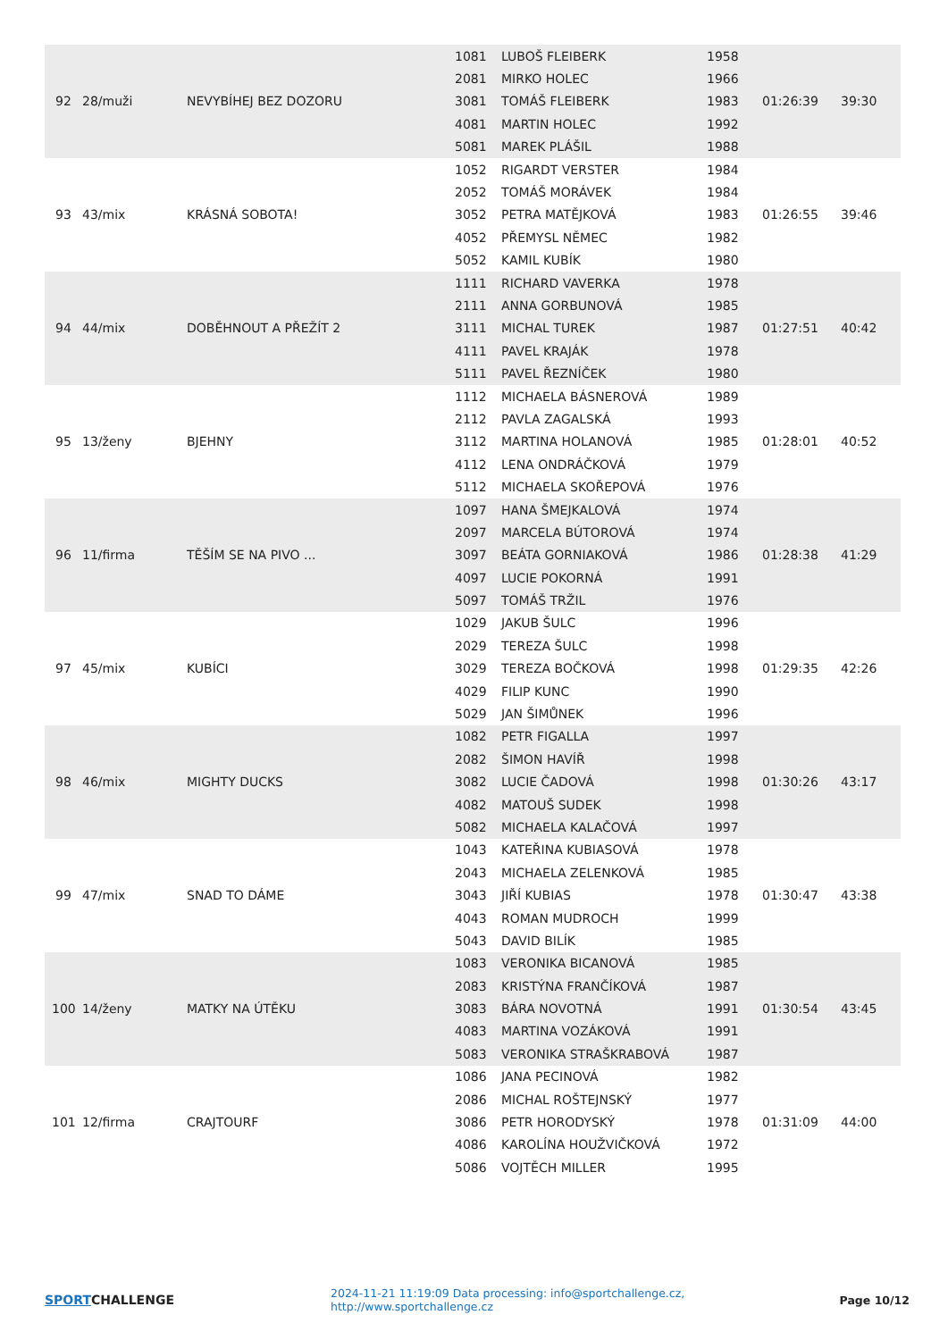| 92 | 28/muži | NEVYBÍHEJ BEZ DOZORU | 1081 | LUBOŠ FLEIBERK | 1958 | 01:26:39 | 39:30 |
| | | | 2081 | MIRKO HOLEC | 1966 | | |
| | | | 3081 | TOMÁŠ FLEIBERK | 1983 | | |
| | | | 4081 | MARTIN HOLEC | 1992 | | |
| | | | 5081 | MAREK PLÁŠIL | 1988 | | |
| 93 | 43/mix | KRÁSNÁ SOBOTA! | 1052 | RIGARDT VERSTER | 1984 | 01:26:55 | 39:46 |
| | | | 2052 | TOMÁŠ MORÁVEK | 1984 | | |
| | | | 3052 | PETRA MATĚJKOVÁ | 1983 | | |
| | | | 4052 | PŘEMYSL NĚMEC | 1982 | | |
| | | | 5052 | KAMIL KUBÍK | 1980 | | |
| 94 | 44/mix | DOBĚHNOUT A PŘEŽÍT 2 | 1111 | RICHARD VAVERKA | 1978 | 01:27:51 | 40:42 |
| | | | 2111 | ANNA GORBUNOVÁ | 1985 | | |
| | | | 3111 | MICHAL TUREK | 1987 | | |
| | | | 4111 | PAVEL KRAJÁK | 1978 | | |
| | | | 5111 | PAVEL ŘEZNÍČEK | 1980 | | |
| 95 | 13/ženy | BJEHNY | 1112 | MICHAELA BÁSNEROVÁ | 1989 | 01:28:01 | 40:52 |
| | | | 2112 | PAVLA ZAGALSKÁ | 1993 | | |
| | | | 3112 | MARTINA HOLANOVÁ | 1985 | | |
| | | | 4112 | LENA ONDRÁČKOVÁ | 1979 | | |
| | | | 5112 | MICHAELA SKOŘEPOVÁ | 1976 | | |
| 96 | 11/firma | TĚŠÍM SE NA PIVO ... | 1097 | HANA ŠMEJKALOVÁ | 1974 | 01:28:38 | 41:29 |
| | | | 2097 | MARCELA BÚTOROVÁ | 1974 | | |
| | | | 3097 | BEÁTA GORNIAKOVÁ | 1986 | | |
| | | | 4097 | LUCIE POKORNÁ | 1991 | | |
| | | | 5097 | TOMÁŠ TRŽIL | 1976 | | |
| 97 | 45/mix | KUBÍCI | 1029 | JAKUB ŠULC | 1996 | 01:29:35 | 42:26 |
| | | | 2029 | TEREZA ŠULC | 1998 | | |
| | | | 3029 | TEREZA BOČKOVÁ | 1998 | | |
| | | | 4029 | FILIP KUNC | 1990 | | |
| | | | 5029 | JAN ŠIMŮNEK | 1996 | | |
| 98 | 46/mix | MIGHTY DUCKS | 1082 | PETR FIGALLA | 1997 | 01:30:26 | 43:17 |
| | | | 2082 | ŠIMON HAVÍŘ | 1998 | | |
| | | | 3082 | LUCIE ČADOVÁ | 1998 | | |
| | | | 4082 | MATOUŠ SUDEK | 1998 | | |
| | | | 5082 | MICHAELA KALAČOVÁ | 1997 | | |
| 99 | 47/mix | SNAD TO DÁME | 1043 | KATEŘINA KUBIASOVÁ | 1978 | 01:30:47 | 43:38 |
| | | | 2043 | MICHAELA ZELENKOVÁ | 1985 | | |
| | | | 3043 | JIŘÍ KUBIAS | 1978 | | |
| | | | 4043 | ROMAN MUDROCH | 1999 | | |
| | | | 5043 | DAVID BILÍK | 1985 | | |
| 100 | 14/ženy | MATKY NA ÚTĚKU | 1083 | VERONIKA BICANOVÁ | 1985 | 01:30:54 | 43:45 |
| | | | 2083 | KRISTÝNA FRANČÍKOVÁ | 1987 | | |
| | | | 3083 | BÁRA NOVOTNÁ | 1991 | | |
| | | | 4083 | MARTINA VOZÁKOVÁ | 1991 | | |
| | | | 5083 | VERONIKA STRAŠKRABOVÁ | 1987 | | |
| 101 | 12/firma | CRAJTOURF | 1086 | JANA PECINOVÁ | 1982 | 01:31:09 | 44:00 |
| | | | 2086 | MICHAL ROŠTEJNSKÝ | 1977 | | |
| | | | 3086 | PETR HORODYSKÝ | 1978 | | |
| | | | 4086 | KAROLÍNA HOUŽVIČKOVÁ | 1972 | | |
| | | | 5086 | VOJTĚCH MILLER | 1995 | | |
SPORTCHALLENGE
2024-11-21 11:19:09 Data processing: info@sportchallenge.cz, http://www.sportchallenge.cz
Page 10/12